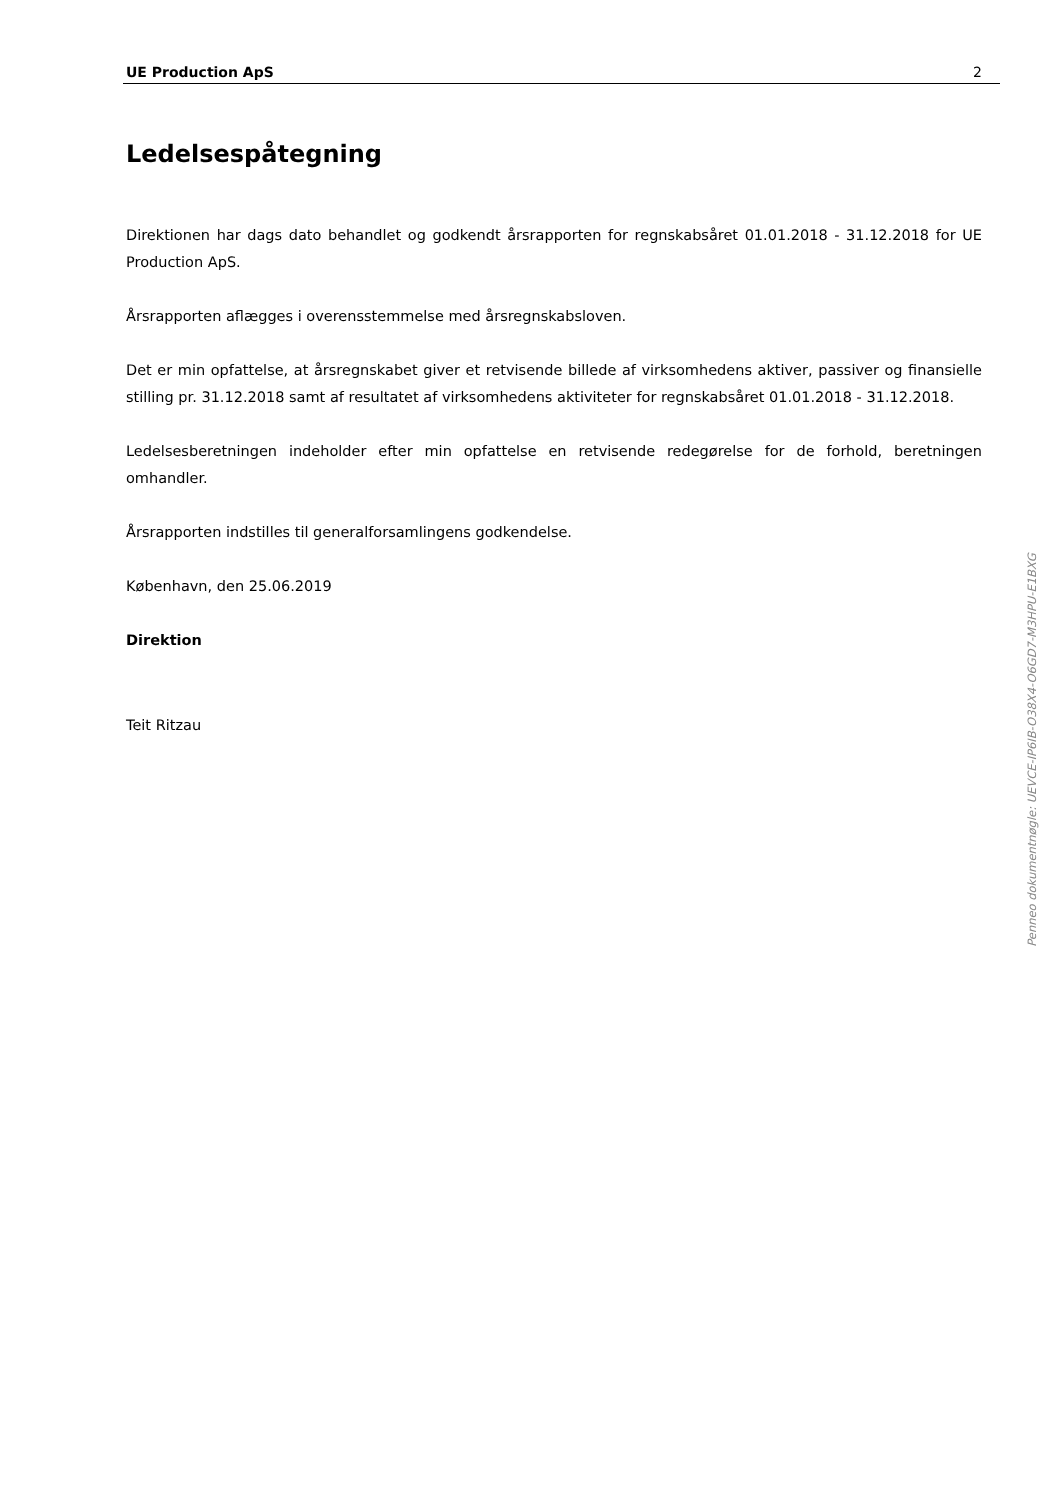UE Production ApS 2
Ledelsespåtegning
Direktionen har dags dato behandlet og godkendt årsrapporten for regnskabsåret 01.01.2018 - 31.12.2018 for UE Production ApS.
Årsrapporten aflægges i overensstemmelse med årsregnskabsloven.
Det er min opfattelse, at årsregnskabet giver et retvisende billede af virksomhedens aktiver, passiver og finansielle stilling pr. 31.12.2018 samt af resultatet af virksomhedens aktiviteter for regnskabsåret 01.01.2018 - 31.12.2018.
Ledelsesberetningen indeholder efter min opfattelse en retvisende redegørelse for de forhold, beretningen omhandler.
Årsrapporten indstilles til generalforsamlingens godkendelse.
København, den 25.06.2019
Direktion
Teit Ritzau
Penneo dokumentnøgle: UEVCE-IP6IB-O38X4-O6GD7-M3HPU-E1BXG